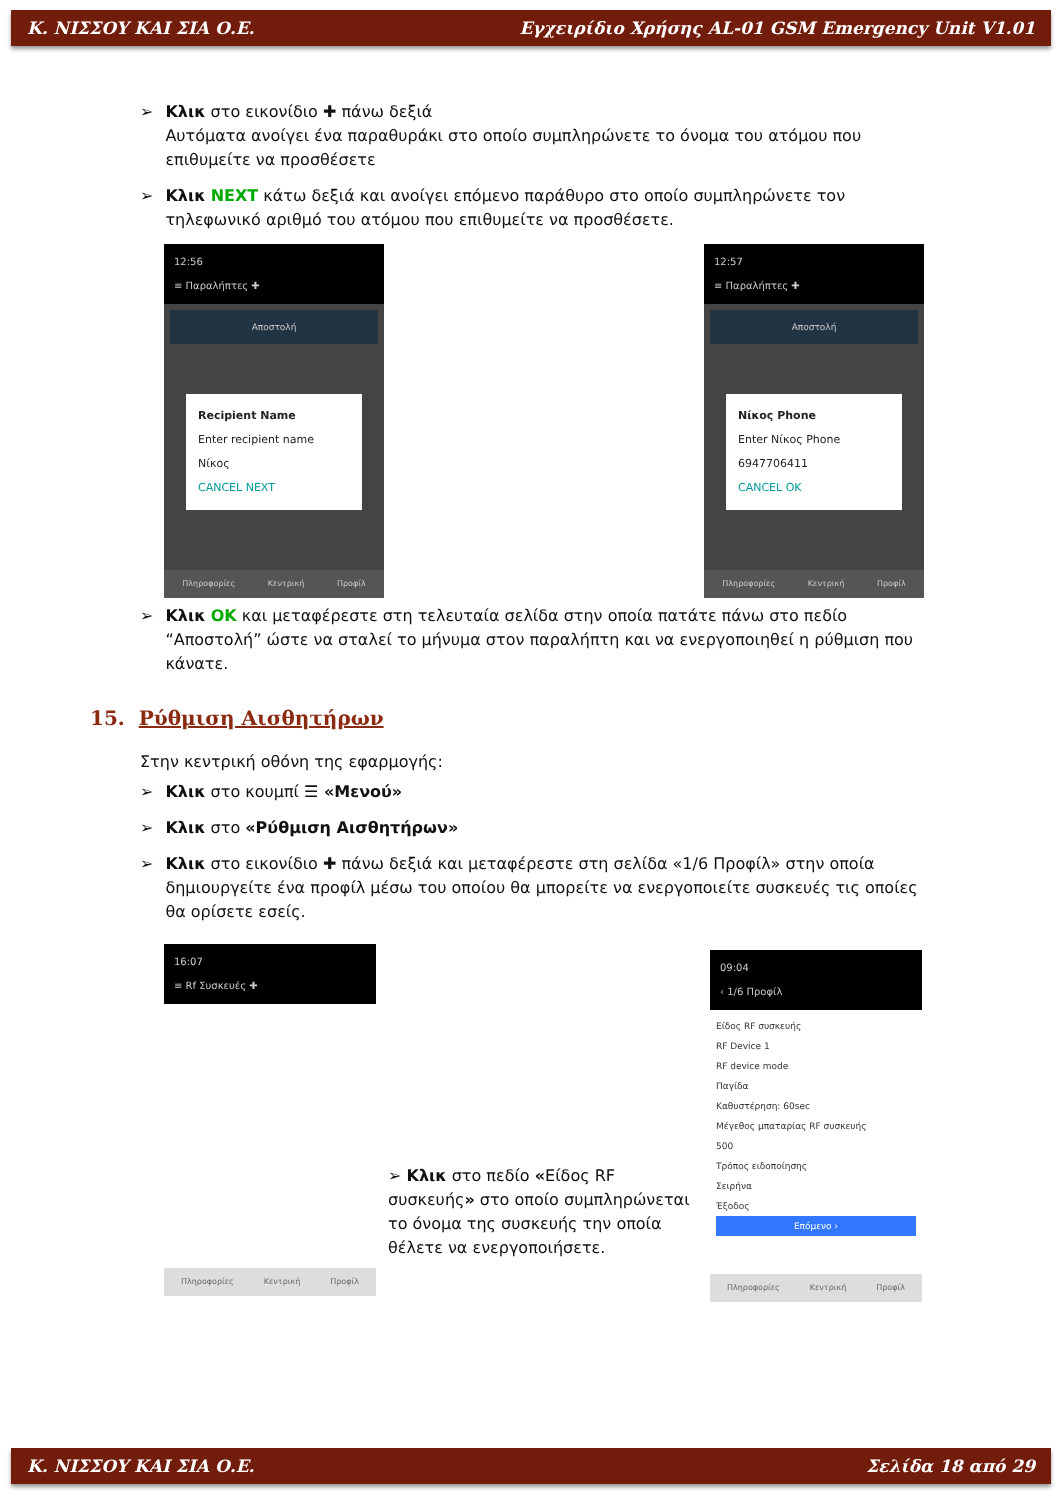Κ. ΝΙΣΣΟΥ ΚΑΙ ΣΙΑ Ο.Ε. Εγχειρίδιο Χρήσης AL-01 GSM Emergency Unit V1.01
➢ Κλικ στο εικονίδιο ✚ πάνω δεξιά
Αυτόματα ανοίγει ένα παραθυράκι στο οποίο συμπληρώνετε το όνομα του ατόμου που επιθυμείτε να προσθέσετε
➢ Κλικ NEXT κάτω δεξιά και ανοίγει επόμενο παράθυρο στο οποίο συμπληρώνετε τον τηλεφωνικό αριθμό του ατόμου που επιθυμείτε να προσθέσετε.
12:56
≡ Παραλήπτες ✚
Αποστολή
Recipient Name
Enter recipient name
Νίκος
CANCEL NEXT
Πληροφορίες Κεντρική Προφίλ
12:57
≡ Παραλήπτες ✚
Αποστολή
Νίκος Phone
Enter Νίκος Phone
6947706411
CANCEL OK
Πληροφορίες Κεντρική Προφίλ
➢ Κλικ OK και μεταφέρεστε στη τελευταία σελίδα στην οποία πατάτε πάνω στο πεδίο “Αποστολή” ώστε να σταλεί το μήνυμα στον παραλήπτη και να ενεργοποιηθεί η ρύθμιση που κάνατε.
15. Ρύθμιση Αισθητήρων
Στην κεντρική οθόνη της εφαρμογής:
➢ Κλικ στο κουμπί ☰ «Μενού»
➢ Κλικ στο «Ρύθμιση Αισθητήρων»
➢ Κλικ στο εικονίδιο ✚ πάνω δεξιά και μεταφέρεστε στη σελίδα «1/6 Προφίλ» στην οποία δημιουργείτε ένα προφίλ μέσω του οποίου θα μπορείτε να ενεργοποιείτε συσκευές τις οποίες θα ορίσετε εσείς.
16:07
≡ Rf Συσκευές ✚
Πληροφορίες Κεντρική Προφίλ
➢ Κλικ στο πεδίο «Είδος RF συσκευής» στο οποίο συμπληρώνεται το όνομα της συσκευής την οποία θέλετε να ενεργοποιήσετε.
09:04
‹ 1/6 Προφίλ
Είδος RF συσκευής
RF Device 1
RF device mode
Παγίδα
Καθυστέρηση: 60sec
Μέγεθος μπαταρίας RF συσκευής
500
Τρόπος ειδοποίησης
Σειρήνα
Έξοδος
Επόμενο ›
Πληροφορίες Κεντρική Προφίλ
Κ. ΝΙΣΣΟΥ ΚΑΙ ΣΙΑ Ο.Ε. Σελίδα 18 από 29